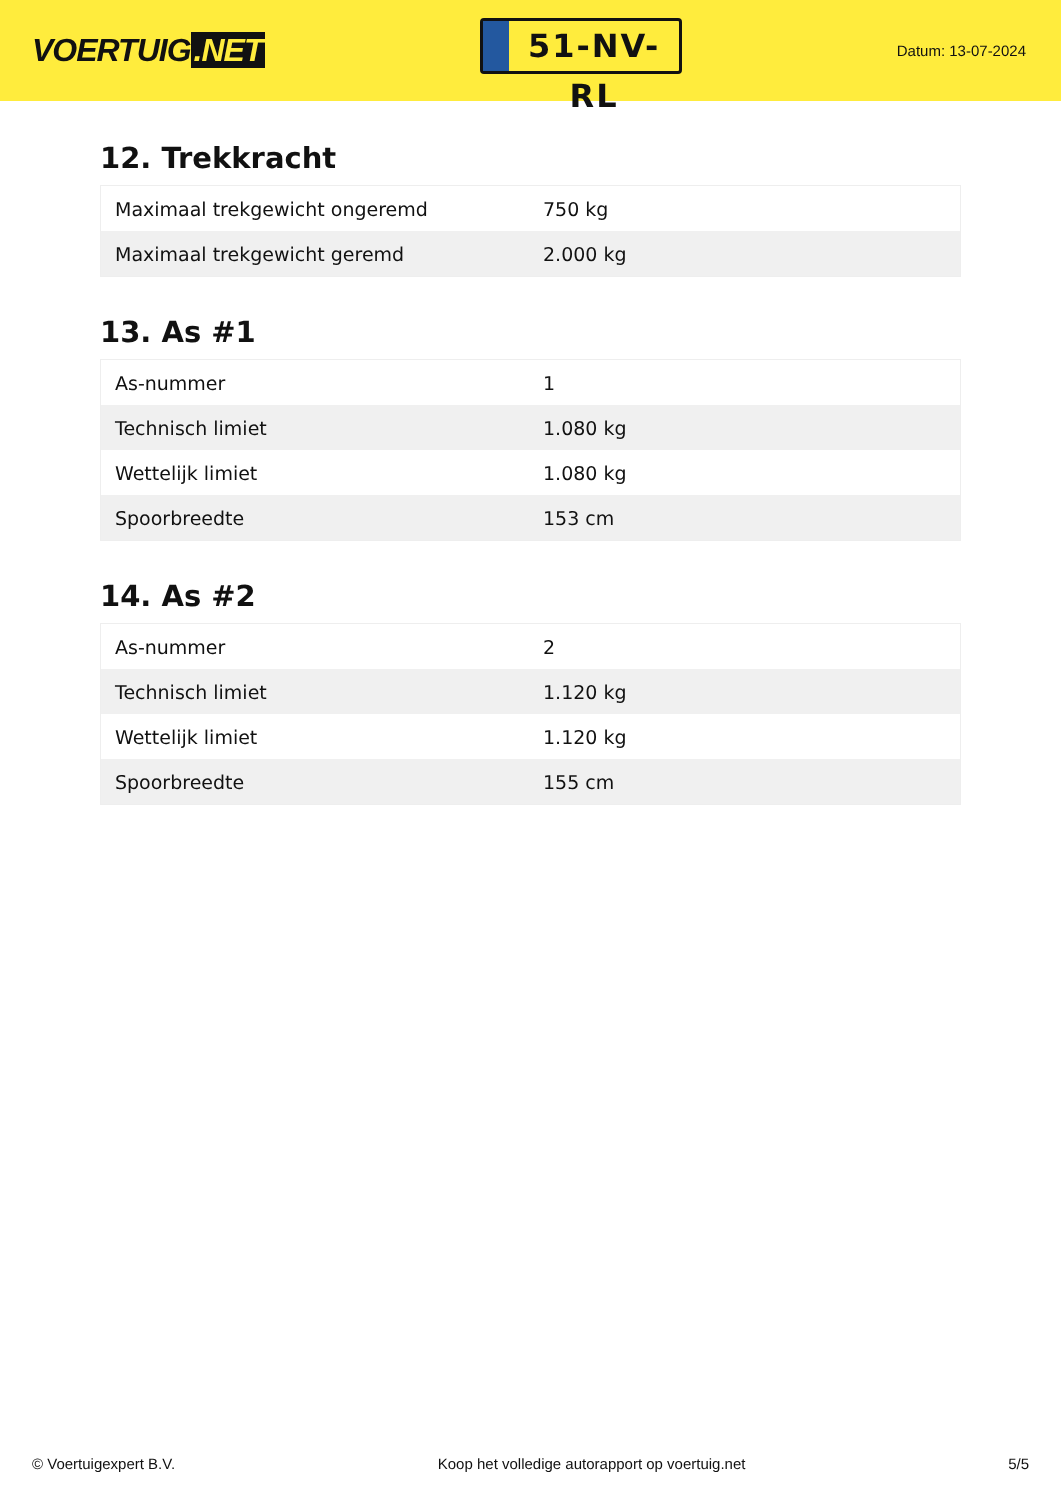VOERTUIG.NET
51-NV-RL
Datum: 13-07-2024
12. Trekkracht
| Maximaal trekgewicht ongeremd | 750 kg |
| Maximaal trekgewicht geremd | 2.000 kg |
13. As #1
| As-nummer | 1 |
| Technisch limiet | 1.080 kg |
| Wettelijk limiet | 1.080 kg |
| Spoorbreedte | 153 cm |
14. As #2
| As-nummer | 2 |
| Technisch limiet | 1.120 kg |
| Wettelijk limiet | 1.120 kg |
| Spoorbreedte | 155 cm |
© Voertuigexpert B.V. Koop het volledige autorapport op voertuig.net 5/5